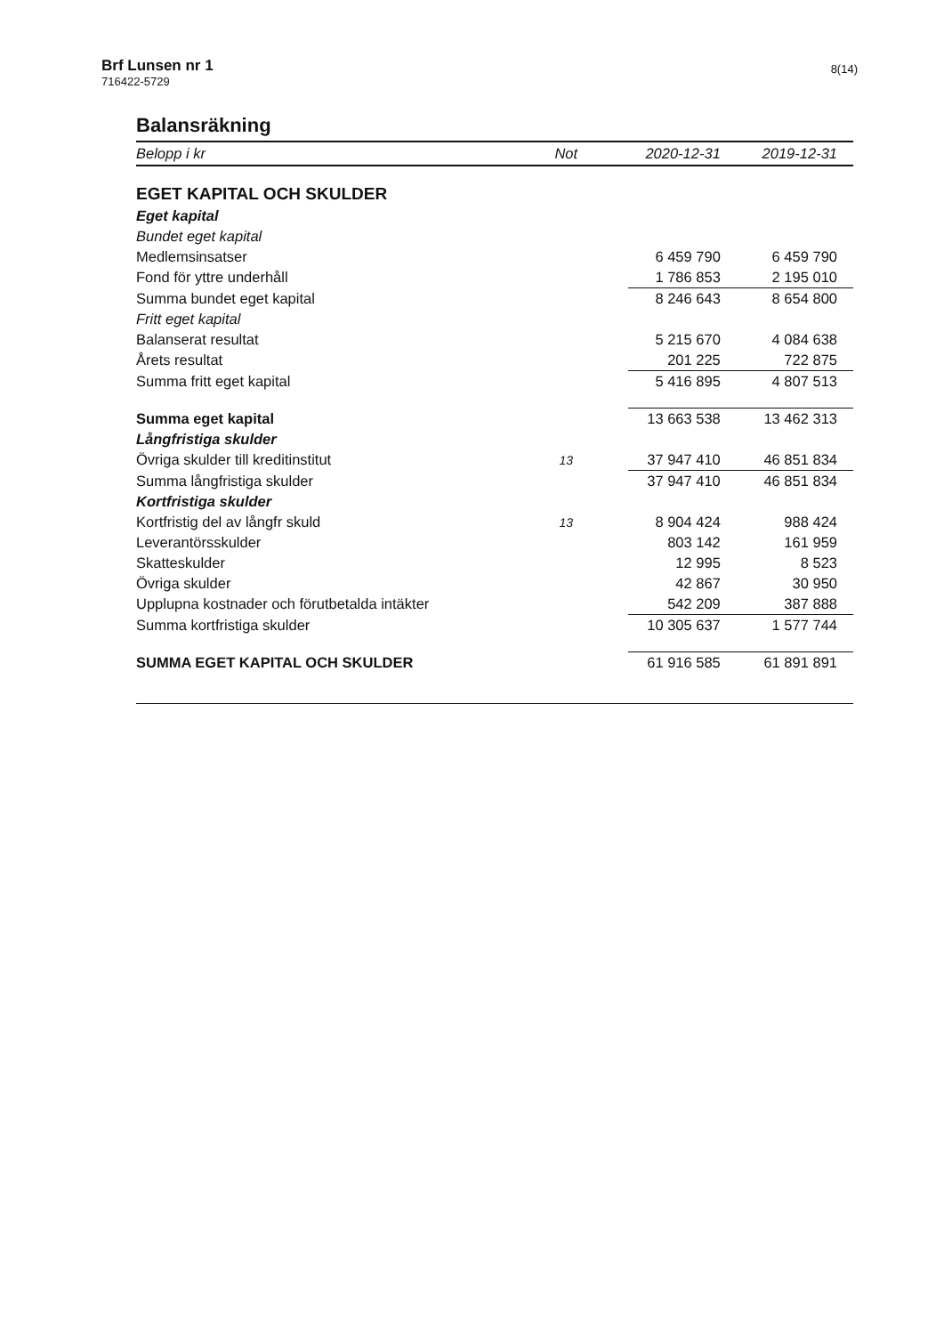Brf Lunsen nr 1
716422-5729
8(14)
Balansräkning
| Belopp i kr | Not | 2020-12-31 | 2019-12-31 |
| --- | --- | --- | --- |
| EGET KAPITAL OCH SKULDER | | | |
| Eget kapital | | | |
| Bundet eget kapital | | | |
| Medlemsinsatser | | 6 459 790 | 6 459 790 |
| Fond för yttre underhåll | | 1 786 853 | 2 195 010 |
| Summa bundet eget kapital | | 8 246 643 | 8 654 800 |
| Fritt eget kapital | | | |
| Balanserat resultat | | 5 215 670 | 4 084 638 |
| Årets resultat | | 201 225 | 722 875 |
| Summa fritt eget kapital | | 5 416 895 | 4 807 513 |
| Summa eget kapital | | 13 663 538 | 13 462 313 |
| Långfristiga skulder | | | |
| Övriga skulder till kreditinstitut | 13 | 37 947 410 | 46 851 834 |
| Summa långfristiga skulder | | 37 947 410 | 46 851 834 |
| Kortfristiga skulder | | | |
| Kortfristig del av långfr skuld | 13 | 8 904 424 | 988 424 |
| Leverantörsskulder | | 803 142 | 161 959 |
| Skatteskulder | | 12 995 | 8 523 |
| Övriga skulder | | 42 867 | 30 950 |
| Upplupna kostnader och förutbetalda intäkter | | 542 209 | 387 888 |
| Summa kortfristiga skulder | | 10 305 637 | 1 577 744 |
| SUMMA EGET KAPITAL OCH SKULDER | | 61 916 585 | 61 891 891 |